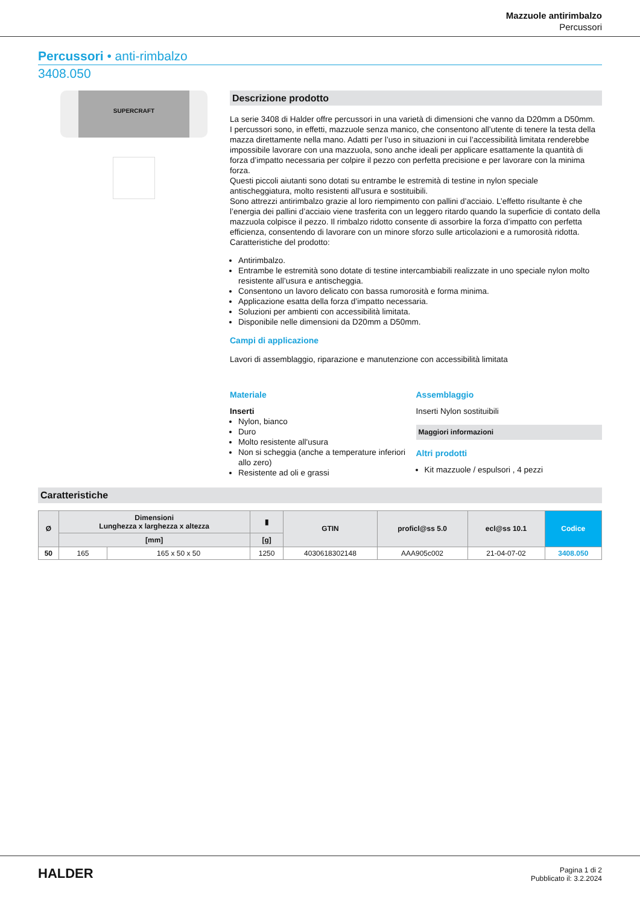Mazzuole antirimbalzo
Percussori
Percussori • anti-rimbalzo
3408.050
SUPERCRAFT
Descrizione prodotto
La serie 3408 di Halder offre percussori in una varietà di dimensioni che vanno da D20mm a D50mm.
I percussori sono, in effetti, mazzuole senza manico, che consentono all’utente di tenere la testa della mazza direttamente nella mano. Adatti per l’uso in situazioni in cui l’accessibilità limitata renderebbe impossibile lavorare con una mazzuola, sono anche ideali per applicare esattamente la quantità di forza d’impatto necessaria per colpire il pezzo con perfetta precisione e per lavorare con la minima forza.
Questi piccoli aiutanti sono dotati su entrambe le estremità di testine in nylon speciale antischeggiatura, molto resistenti all'usura e sostituibili.
Sono attrezzi antirimbalzo grazie al loro riempimento con pallini d’acciaio. L’effetto risultante è che l’energia dei pallini d’acciaio viene trasferita con un leggero ritardo quando la superficie di contato della mazzuola colpisce il pezzo. Il rimbalzo ridotto consente di assorbire la forza d’impatto con perfetta efficienza, consentendo di lavorare con un minore sforzo sulle articolazioni e a rumorosità ridotta.
Caratteristiche del prodotto:
Antirimbalzo.
Entrambe le estremità sono dotate di testine intercambiabili realizzate in uno speciale nylon molto resistente all’usura e antischeggia.
Consentono un lavoro delicato con bassa rumorosità e forma minima.
Applicazione esatta della forza d’impatto necessaria.
Soluzioni per ambienti con accessibilità limitata.
Disponibile nelle dimensioni da D20mm a D50mm.
Campi di applicazione
Lavori di assemblaggio, riparazione e manutenzione con accessibilità limitata
Materiale
Inserti
Nylon, bianco
Duro
Molto resistente all'usura
Non si scheggia (anche a temperature inferiori allo zero)
Resistente ad oli e grassi
Assemblaggio
Inserti Nylon sostituibili
Maggiori informazioni
Altri prodotti
Kit mazzuole / espulsori , 4 pezzi
Caratteristiche
| Ø | Dimensioni Lunghezza x larghezza x altezza | | ▮ | GTIN | proficl@ss 5.0 | ecl@ss 10.1 | Codice |
| --- | --- | --- | --- | --- | --- | --- | --- |
| | [mm] | | [g] | | | | |
| 50 | 165 | 165 x 50 x 50 | 1250 | 4030618302148 | AAA905c002 | 21-04-07-02 | 3408.050 |
HALDER
Pagina 1 di 2
Pubblicato il: 3.2.2024